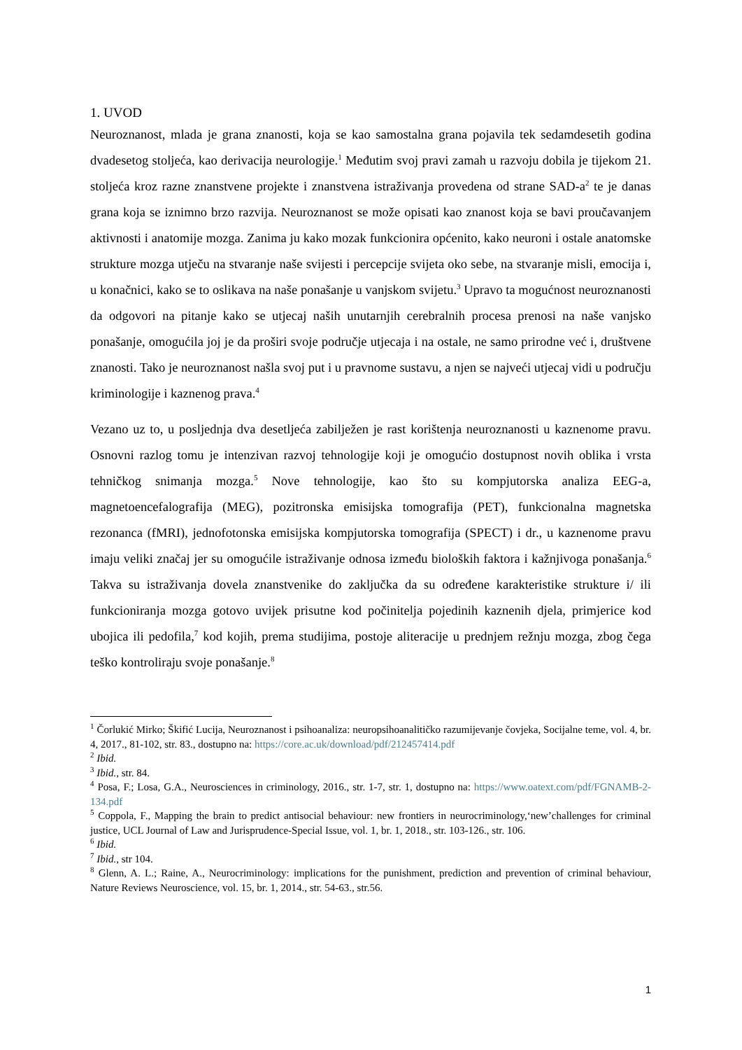1. UVOD
Neuroznanost, mlada je grana znanosti, koja se kao samostalna grana pojavila tek sedamdesetih godina dvadesetog stoljeća, kao derivacija neurologije.<sup>1</sup> Međutim svoj pravi zamah u razvoju dobila je tijekom 21. stoljeća kroz razne znanstvene projekte i znanstvena istraživanja provedena od strane SAD-a<sup>2</sup> te je danas grana koja se iznimno brzo razvija. Neuroznanost se može opisati kao znanost koja se bavi proučavanjem aktivnosti i anatomije mozga. Zanima ju kako mozak funkcionira općenito, kako neuroni i ostale anatomske strukture mozga utječu na stvaranje naše svijesti i percepcije svijeta oko sebe, na stvaranje misli, emocija i, u konačnici, kako se to oslikava na naše ponašanje u vanjskom svijetu.<sup>3</sup> Upravo ta mogućnost neuroznanosti da odgovori na pitanje kako se utjecaj naših unutarnjih cerebralnih procesa prenosi na naše vanjsko ponašanje, omogućila joj je da proširi svoje područje utjecaja i na ostale, ne samo prirodne već i, društvene znanosti. Tako je neuroznanost našla svoj put i u pravnome sustavu, a njen se najveći utjecaj vidi u području kriminologije i kaznenog prava.<sup>4</sup>
Vezano uz to, u posljednja dva desetljeća zabilježen je rast korištenja neuroznanosti u kaznenome pravu. Osnovni razlog tomu je intenzivan razvoj tehnologije koji je omogućio dostupnost novih oblika i vrsta tehničkog snimanja mozga.<sup>5</sup> Nove tehnologije, kao što su kompjutorska analiza EEG-a, magnetoencefalografija (MEG), pozitronska emisijska tomografija (PET), funkcionalna magnetska rezonanca (fMRI), jednofotonska emisijska kompjutorska tomografija (SPECT) i dr., u kaznenome pravu imaju veliki značaj jer su omogućile istraživanje odnosa između bioloških faktora i kažnjivoga ponašanja.<sup>6</sup> Takva su istraživanja dovela znanstvenike do zaključka da su određene karakteristike strukture i/ ili funkcioniranja mozga gotovo uvijek prisutne kod počinitelja pojedinih kaznenih djela, primjerice kod ubojica ili pedofila,<sup>7</sup> kod kojih, prema studijima, postoje aliteracije u prednjem režnju mozga, zbog čega teško kontroliraju svoje ponašanje.<sup>8</sup>
<sup>1</sup> Čorlukić Mirko; Škifić Lucija, Neuroznanost i psihoanaliza: neuropsihoanalitičko razumijevanje čovjeka, Socijalne teme, vol. 4, br. 4, 2017., 81-102, str. 83., dostupno na: https://core.ac.uk/download/pdf/212457414.pdf
<sup>2</sup> Ibid.
<sup>3</sup> Ibid., str. 84.
<sup>4</sup> Posa, F.; Losa, G.A., Neurosciences in criminology, 2016., str. 1-7, str. 1, dostupno na: https://www.oatext.com/pdf/FGNAMB-2-134.pdf
<sup>5</sup> Coppola, F., Mapping the brain to predict antisocial behaviour: new frontiers in neurocriminology,‘new’challenges for criminal justice, UCL Journal of Law and Jurisprudence-Special Issue, vol. 1, br. 1, 2018., str. 103-126., str. 106.
<sup>6</sup> Ibid.
<sup>7</sup> Ibid., str 104.
<sup>8</sup> Glenn, A. L.; Raine, A., Neurocriminology: implications for the punishment, prediction and prevention of criminal behaviour, Nature Reviews Neuroscience, vol. 15, br. 1, 2014., str. 54-63., str.56.
1